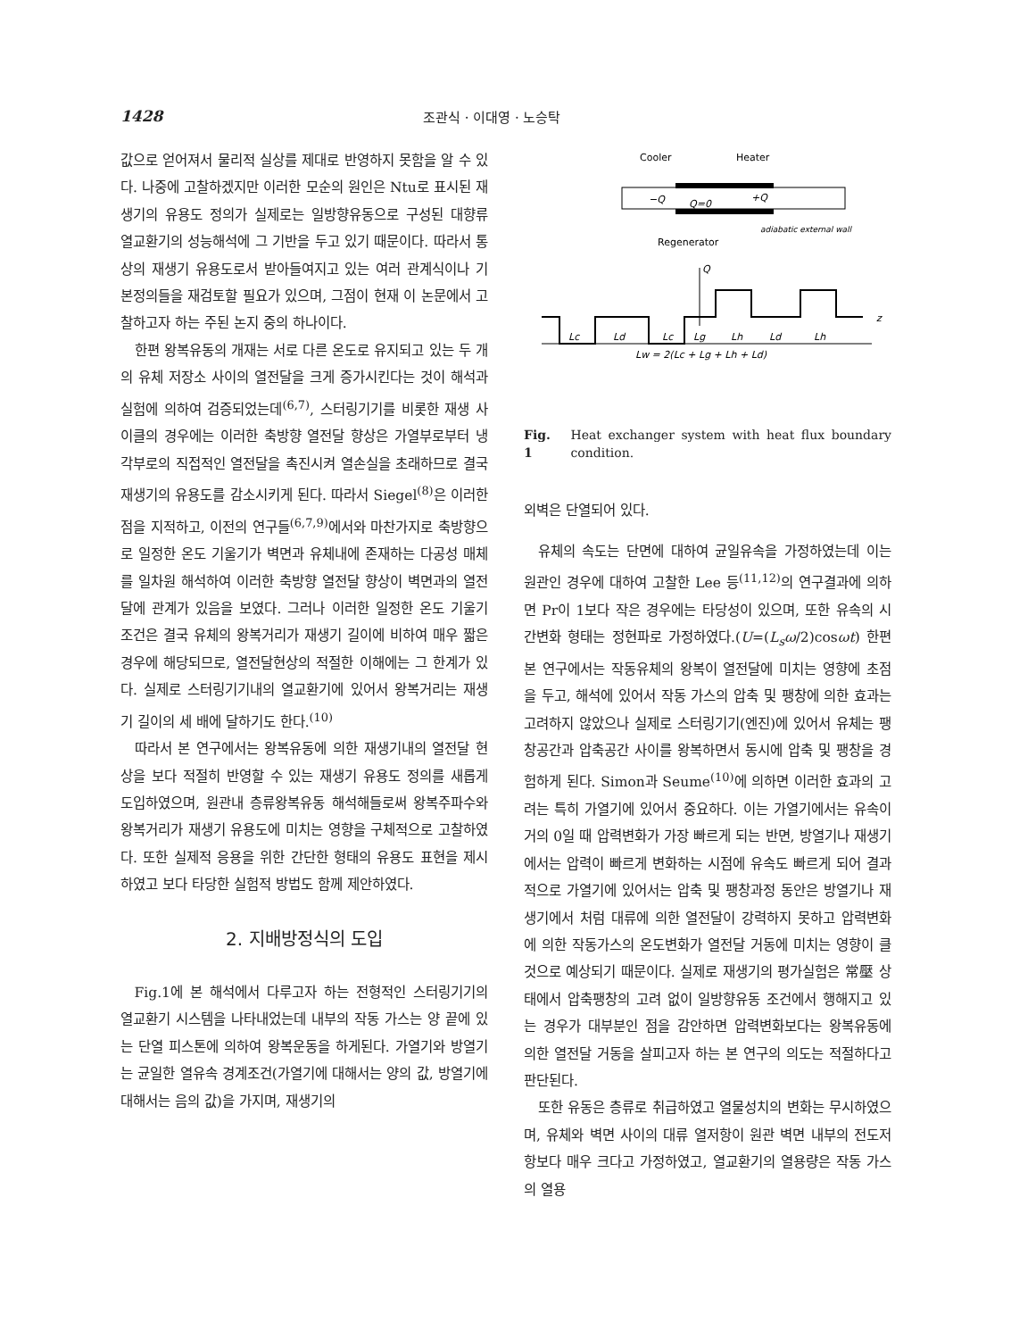1428 조관식 · 이대영 · 노승탁
값으로 얻어져서 물리적 실상를 제대로 반영하지 못함을 알 수 있다. 나중에 고찰하겠지만 이러한 모순의 원인은 Ntu로 표시된 재생기의 유용도 정의가 실제로는 일방향유동으로 구성된 대향류 열교환기의 성능해석에 그 기반을 두고 있기 때문이다. 따라서 통상의 재생기 유용도로서 받아들여지고 있는 여러 관계식이나 기본정의들을 재검토할 필요가 있으며, 그점이 현재 이 논문에서 고찰하고자 하는 주된 논지 중의 하나이다.
한편 왕복유동의 개재는 서로 다른 온도로 유지되고 있는 두 개의 유체 저장소 사이의 열전달을 크게 증가시킨다는 것이 해석과 실험에 의하여 검증되었는데<sup>(6,7)</sup>, 스터링기기를 비롯한 재생 사이클의 경우에는 이러한 축방향 열전달 향상은 가열부로부터 냉각부로의 직접적인 열전달을 촉진시켜 열손실을 초래하므로 결국 재생기의 유용도를 감소시키게 된다. 따라서 Siegel<sup>(8)</sup>은 이러한 점을 지적하고, 이전의 연구들<sup>(6,7,9)</sup>에서와 마찬가지로 축방향으로 일정한 온도 기울기가 벽면과 유체내에 존재하는 다공성 매체를 일차원 해석하여 이러한 축방향 열전달 향상이 벽면과의 열전달에 관계가 있음을 보였다. 그러나 이러한 일정한 온도 기울기 조건은 결국 유체의 왕복거리가 재생기 길이에 비하여 매우 짧은 경우에 해당되므로, 열전달현상의 적절한 이해에는 그 한계가 있다. 실제로 스터링기기내의 열교환기에 있어서 왕복거리는 재생기 길이의 세 배에 달하기도 한다.<sup>(10)</sup>
따라서 본 연구에서는 왕복유동에 의한 재생기내의 열전달 현상을 보다 적절히 반영할 수 있는 재생기 유용도 정의를 새롭게 도입하였으며, 원관내 층류왕복유동 해석해들로써 왕복주파수와 왕복거리가 재생기 유용도에 미치는 영향을 구체적으로 고찰하였다. 또한 실제적 응용을 위한 간단한 형태의 유용도 표현을 제시하였고 보다 타당한 실험적 방법도 함께 제안하였다.
2. 지배방정식의 도입
Fig.1에 본 해석에서 다루고자 하는 전형적인 스터링기기의 열교환기 시스템을 나타내었는데 내부의 작동 가스는 양 끝에 있는 단열 피스톤에 의하여 왕복운동을 하게된다. 가열기와 방열기는 균일한 열유속 경계조건(가열기에 대해서는 양의 값, 방열기에 대해서는 음의 값)을 가지며, 재생기의
Cooler
Heater
−Q
Q=0
+Q
adiabatic external wall
Regenerator
Q
z
Lc
Ld
Lc
Lg
Lh
Ld
Lh
Lw = 2(Lc + Lg + Lh + Ld)
Fig. 1 Heat exchanger system with heat flux boundary condition.
외벽은 단열되어 있다.
유체의 속도는 단면에 대하여 균일유속을 가정하였는데 이는 원관인 경우에 대하여 고찰한 Lee 등<sup>(11,12)</sup>의 연구결과에 의하면 Pr이 1보다 작은 경우에는 타당성이 있으며, 또한 유속의 시간변화 형태는 정현파로 가정하였다.(U=(L<sub>s</sub>ω/2)cosωt) 한편 본 연구에서는 작동유체의 왕복이 열전달에 미치는 영향에 초점을 두고, 해석에 있어서 작동 가스의 압축 및 팽창에 의한 효과는 고려하지 않았으나 실제로 스터링기기(엔진)에 있어서 유체는 팽창공간과 압축공간 사이를 왕복하면서 동시에 압축 및 팽창을 경험하게 된다. Simon과 Seume<sup>(10)</sup>에 의하면 이러한 효과의 고려는 특히 가열기에 있어서 중요하다. 이는 가열기에서는 유속이 거의 0일 때 압력변화가 가장 빠르게 되는 반면, 방열기나 재생기에서는 압력이 빠르게 변화하는 시점에 유속도 빠르게 되어 결과적으로 가열기에 있어서는 압축 및 팽창과정 동안은 방열기나 재생기에서 처럼 대류에 의한 열전달이 강력하지 못하고 압력변화에 의한 작동가스의 온도변화가 열전달 거동에 미치는 영향이 클 것으로 예상되기 때문이다. 실제로 재생기의 평가실험은 常壓 상태에서 압축팽창의 고려 없이 일방향유동 조건에서 행해지고 있는 경우가 대부분인 점을 감안하면 압력변화보다는 왕복유동에 의한 열전달 거동을 살피고자 하는 본 연구의 의도는 적절하다고 판단된다.
또한 유동은 층류로 취급하였고 열물성치의 변화는 무시하였으며, 유체와 벽면 사이의 대류 열저항이 원관 벽면 내부의 전도저항보다 매우 크다고 가정하였고, 열교환기의 열용량은 작동 가스의 열용